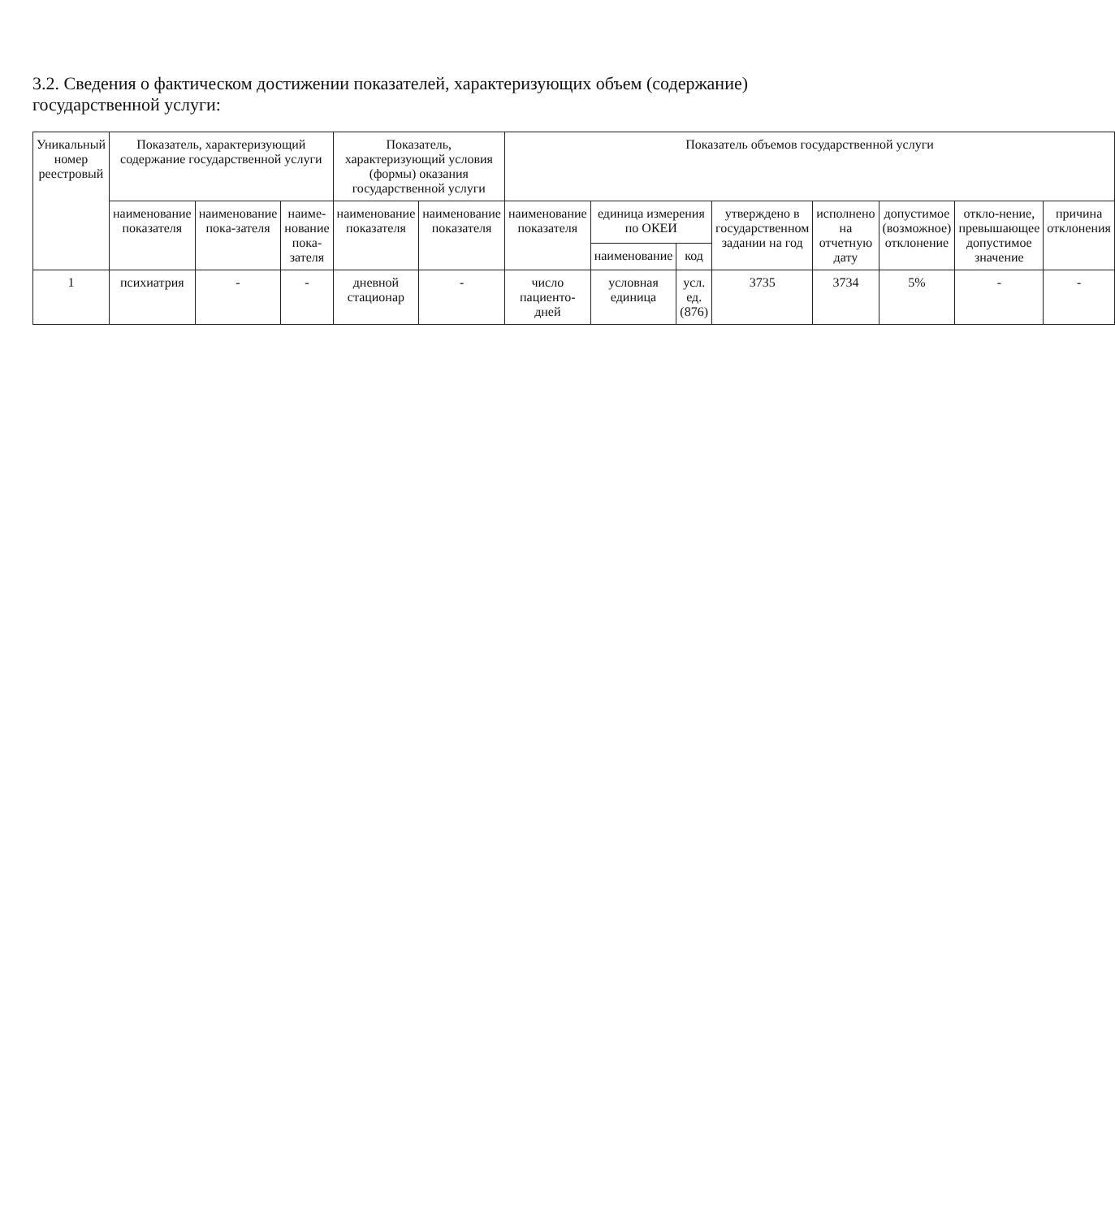3.2. Сведения о фактическом достижении показателей, характеризующих объем (содержание) государственной услуги:
| Уникальный номер реестровый | Показатель, характеризующий содержание государственной услуги | | | Показатель, характеризующий условия (формы) оказания государственной услуги | | Показатель объемов государственной услуги | | | | | | | |
| --- | --- | --- | --- | --- | --- | --- | --- | --- | --- | --- | --- | --- | --- |
| | наименование показателя | наименование пока-зателя | наиме-нование пока-зателя | наименование показателя | наименование показателя | наименование показателя | единица измерения по ОКЕИ | | утверждено в государственном задании на год | исполнено на отчетную дату | допустимое (возможное) отклонение | откло-нение, превышающее допустимое значение | причина отклонения |
| | | | | | | | наименование | код | | | | | |
| 1 | психиатрия | - | - | дневной стационар | - | число пациенто-дней | условная единица | усл. ед. (876) | 3735 | 3734 | 5% | - | - |